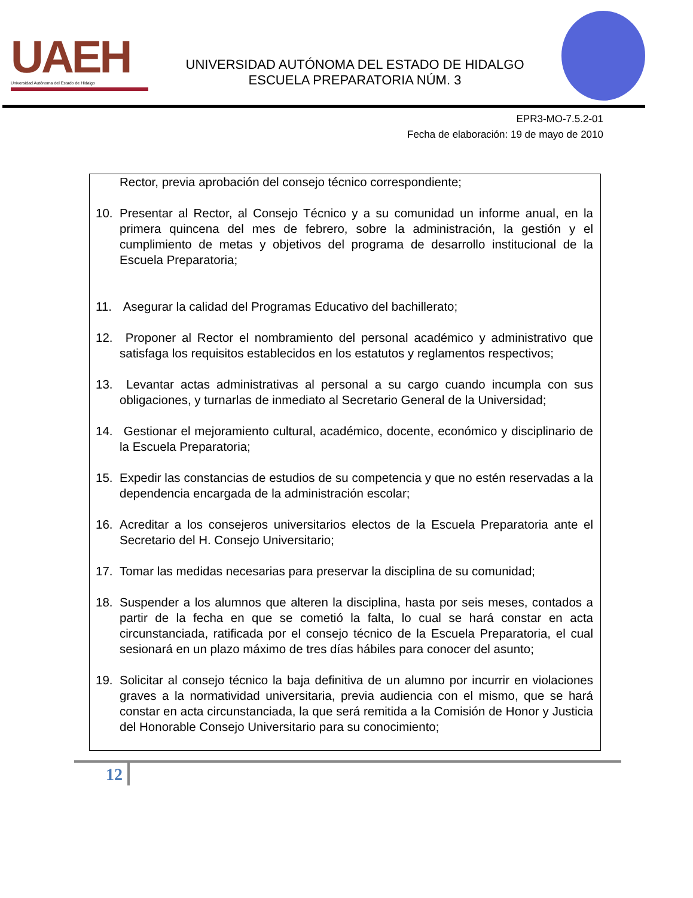UAEH
Universidad Autónoma del Estado de Hidalgo
UNIVERSIDAD AUTÓNOMA DEL ESTADO DE HIDALGO
ESCUELA PREPARATORIA NÚM. 3
EPR3-MO-7.5.2-01
Fecha de elaboración: 19 de mayo de 2010
Rector, previa aprobación del consejo técnico correspondiente;
10. Presentar al Rector, al Consejo Técnico y a su comunidad un informe anual, en la primera quincena del mes de febrero, sobre la administración, la gestión y el cumplimiento de metas y objetivos del programa de desarrollo institucional de la Escuela Preparatoria;
11. Asegurar la calidad del Programas Educativo del bachillerato;
12. Proponer al Rector el nombramiento del personal académico y administrativo que satisfaga los requisitos establecidos en los estatutos y reglamentos respectivos;
13. Levantar actas administrativas al personal a su cargo cuando incumpla con sus obligaciones, y turnarlas de inmediato al Secretario General de la Universidad;
14. Gestionar el mejoramiento cultural, académico, docente, económico y disciplinario de la Escuela Preparatoria;
15. Expedir las constancias de estudios de su competencia y que no estén reservadas a la dependencia encargada de la administración escolar;
16. Acreditar a los consejeros universitarios electos de la Escuela Preparatoria ante el Secretario del H. Consejo Universitario;
17. Tomar las medidas necesarias para preservar la disciplina de su comunidad;
18. Suspender a los alumnos que alteren la disciplina, hasta por seis meses, contados a partir de la fecha en que se cometió la falta, lo cual se hará constar en acta circunstanciada, ratificada por el consejo técnico de la Escuela Preparatoria, el cual sesionará en un plazo máximo de tres días hábiles para conocer del asunto;
19. Solicitar al consejo técnico la baja definitiva de un alumno por incurrir en violaciones graves a la normatividad universitaria, previa audiencia con el mismo, que se hará constar en acta circunstanciada, la que será remitida a la Comisión de Honor y Justicia del Honorable Consejo Universitario para su conocimiento;
12